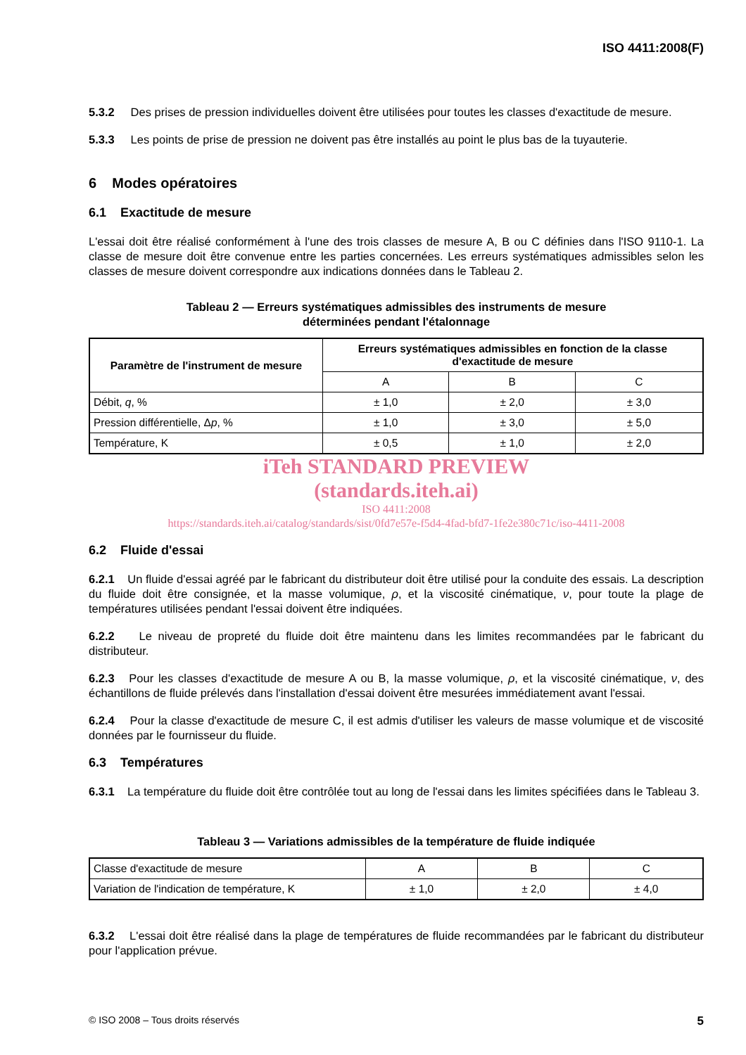ISO 4411:2008(F)
5.3.2 Des prises de pression individuelles doivent être utilisées pour toutes les classes d'exactitude de mesure.
5.3.3 Les points de prise de pression ne doivent pas être installés au point le plus bas de la tuyauterie.
6 Modes opératoires
6.1 Exactitude de mesure
L'essai doit être réalisé conformément à l'une des trois classes de mesure A, B ou C définies dans l'ISO 9110-1. La classe de mesure doit être convenue entre les parties concernées. Les erreurs systématiques admissibles selon les classes de mesure doivent correspondre aux indications données dans le Tableau 2.
Tableau 2 — Erreurs systématiques admissibles des instruments de mesure
déterminées pendant l'étalonnage
| Paramètre de l'instrument de mesure | Erreurs systématiques admissibles en fonction de la classe d'exactitude de mesure | | |
| --- | --- | --- | --- |
| | A | B | C |
| Débit, q , % | ± 1,0 | ± 2,0 | ± 3,0 |
| Pression différentielle, Δ p , % | ± 1,0 | ± 3,0 | ± 5,0 |
| Température, K | ± 0,5 | ± 1,0 | ± 2,0 |
iTeh STANDARD PREVIEW
(standards.iteh.ai)
ISO 4411:2008
https://standards.iteh.ai/catalog/standards/sist/0fd7e57e-f5d4-4fad-bfd7-1fe2e380c71c/iso-4411-2008
6.2 Fluide d'essai
6.2.1 Un fluide d'essai agréé par le fabricant du distributeur doit être utilisé pour la conduite des essais. La description du fluide doit être consignée, et la masse volumique, ρ, et la viscosité cinématique, ν, pour toute la plage de températures utilisées pendant l'essai doivent être indiquées.
6.2.2 Le niveau de propreté du fluide doit être maintenu dans les limites recommandées par le fabricant du distributeur.
6.2.3 Pour les classes d'exactitude de mesure A ou B, la masse volumique, ρ, et la viscosité cinématique, ν, des échantillons de fluide prélevés dans l'installation d'essai doivent être mesurées immédiatement avant l'essai.
6.2.4 Pour la classe d'exactitude de mesure C, il est admis d'utiliser les valeurs de masse volumique et de viscosité données par le fournisseur du fluide.
6.3 Températures
6.3.1 La température du fluide doit être contrôlée tout au long de l'essai dans les limites spécifiées dans le Tableau 3.
Tableau 3 — Variations admissibles de la température de fluide indiquée
| Classe d'exactitude de mesure | A | B | C |
| Variation de l'indication de température, K | ± 1,0 | ± 2,0 | ± 4,0 |
6.3.2 L'essai doit être réalisé dans la plage de températures de fluide recommandées par le fabricant du distributeur pour l'application prévue.
© ISO 2008 – Tous droits réservés 5